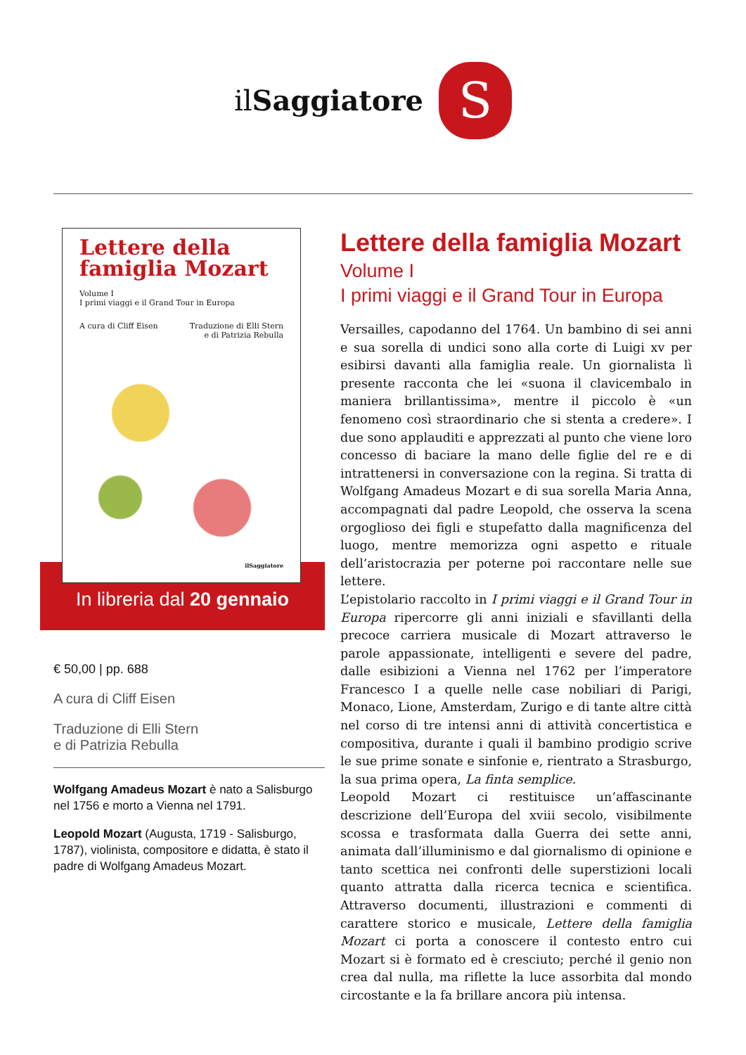il Saggiatore
S
Lettere della famiglia Mozart
Volume I
I primi viaggi e il Grand Tour in Europa
A cura di Cliff Eisen Traduzione di Elli Stern
e di Patrizia Rebulla
ilSaggiatore
In libreria dal 20 gennaio
€ 50,00 | pp. 688
A cura di Cliff Eisen
Traduzione di Elli Stern
e di Patrizia Rebulla
Wolfgang Amadeus Mozart è nato a Salisburgo nel 1756 e morto a Vienna nel 1791.
Leopold Mozart (Augusta, 1719 - Salisburgo, 1787), violinista, compositore e didatta, è stato il padre di Wolfgang Amadeus Mozart.
Lettere della famiglia Mozart
Volume I
I primi viaggi e il Grand Tour in Europa
Versailles, capodanno del 1764. Un bambino di sei anni e sua sorella di undici sono alla corte di Luigi xv per esibirsi davanti alla famiglia reale. Un giornalista lì presente racconta che lei «suona il clavicembalo in maniera brillantissima», mentre il piccolo è «un fenomeno così straordinario che si stenta a credere». I due sono applauditi e apprezzati al punto che viene loro concesso di baciare la mano delle figlie del re e di intrattenersi in conversazione con la regina. Si tratta di Wolfgang Amadeus Mozart e di sua sorella Maria Anna, accompagnati dal padre Leopold, che osserva la scena orgoglioso dei figli e stupefatto dalla magnificenza del luogo, mentre memorizza ogni aspetto e rituale dell’aristocrazia per poterne poi raccontare nelle sue lettere.
L’epistolario raccolto in I primi viaggi e il Grand Tour in Europa ripercorre gli anni iniziali e sfavillanti della precoce carriera musicale di Mozart attraverso le parole appassionate, intelligenti e severe del padre, dalle esibizioni a Vienna nel 1762 per l’imperatore Francesco I a quelle nelle case nobiliari di Parigi, Monaco, Lione, Amsterdam, Zurigo e di tante altre città nel corso di tre intensi anni di attività concertistica e compositiva, durante i quali il bambino prodigio scrive le sue prime sonate e sinfonie e, rientrato a Strasburgo, la sua prima opera, La finta semplice.
Leopold Mozart ci restituisce un’affascinante descrizione dell’Europa del xviii secolo, visibilmente scossa e trasformata dalla Guerra dei sette anni, animata dall’illuminismo e dal giornalismo di opinione e tanto scettica nei confronti delle superstizioni locali quanto attratta dalla ricerca tecnica e scientifica. Attraverso documenti, illustrazioni e commenti di carattere storico e musicale, Lettere della famiglia Mozart ci porta a conoscere il contesto entro cui Mozart si è formato ed è cresciuto; perché il genio non crea dal nulla, ma riflette la luce assorbita dal mondo circostante e la fa brillare ancora più intensa.